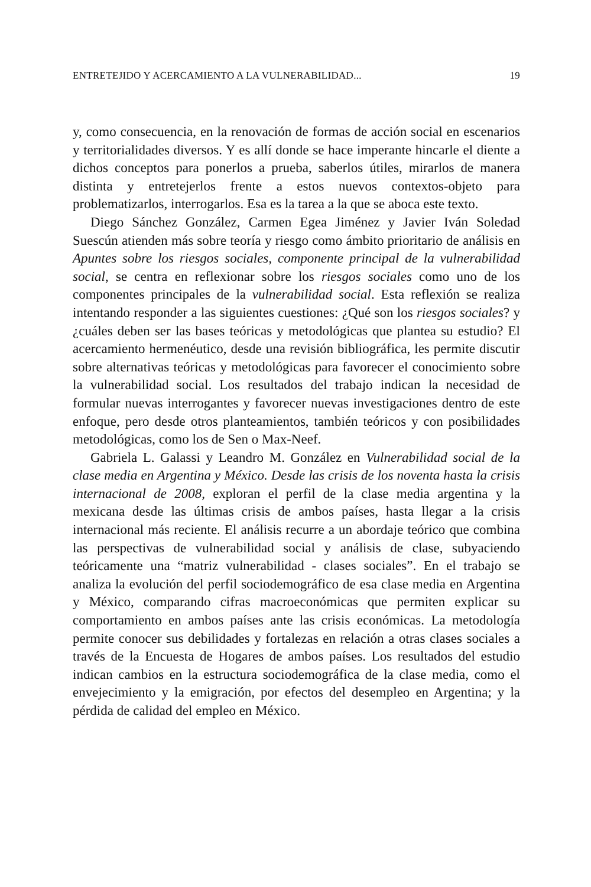ENTRETEJIDO Y ACERCAMIENTO A LA VULNERABILIDAD... 19
y, como consecuencia, en la renovación de formas de acción social en escenarios y territorialidades diversos. Y es allí donde se hace imperante hincarle el diente a dichos conceptos para ponerlos a prueba, saberlos útiles, mirarlos de manera distinta y entretejerlos frente a estos nuevos contextos-objeto para problematizarlos, interrogarlos. Esa es la tarea a la que se aboca este texto.
Diego Sánchez González, Carmen Egea Jiménez y Javier Iván Soledad Suescún atienden más sobre teoría y riesgo como ámbito prioritario de análisis en Apuntes sobre los riesgos sociales, componente principal de la vulnerabilidad social, se centra en reflexionar sobre los riesgos sociales como uno de los componentes principales de la vulnerabilidad social. Esta reflexión se realiza intentando responder a las siguientes cuestiones: ¿Qué son los riesgos sociales? y ¿cuáles deben ser las bases teóricas y metodológicas que plantea su estudio? El acercamiento hermenéutico, desde una revisión bibliográfica, les permite discutir sobre alternativas teóricas y metodológicas para favorecer el conocimiento sobre la vulnerabilidad social. Los resultados del trabajo indican la necesidad de formular nuevas interrogantes y favorecer nuevas investigaciones dentro de este enfoque, pero desde otros planteamientos, también teóricos y con posibilidades metodológicas, como los de Sen o Max-Neef.
Gabriela L. Galassi y Leandro M. González en Vulnerabilidad social de la clase media en Argentina y México. Desde las crisis de los noventa hasta la crisis internacional de 2008, exploran el perfil de la clase media argentina y la mexicana desde las últimas crisis de ambos países, hasta llegar a la crisis internacional más reciente. El análisis recurre a un abordaje teórico que combina las perspectivas de vulnerabilidad social y análisis de clase, subyaciendo teóricamente una “matriz vulnerabilidad - clases sociales”. En el trabajo se analiza la evolución del perfil sociodemográfico de esa clase media en Argentina y México, comparando cifras macroeconómicas que permiten explicar su comportamiento en ambos países ante las crisis económicas. La metodología permite conocer sus debilidades y fortalezas en relación a otras clases sociales a través de la Encuesta de Hogares de ambos países. Los resultados del estudio indican cambios en la estructura sociodemográfica de la clase media, como el envejecimiento y la emigración, por efectos del desempleo en Argentina; y la pérdida de calidad del empleo en México.